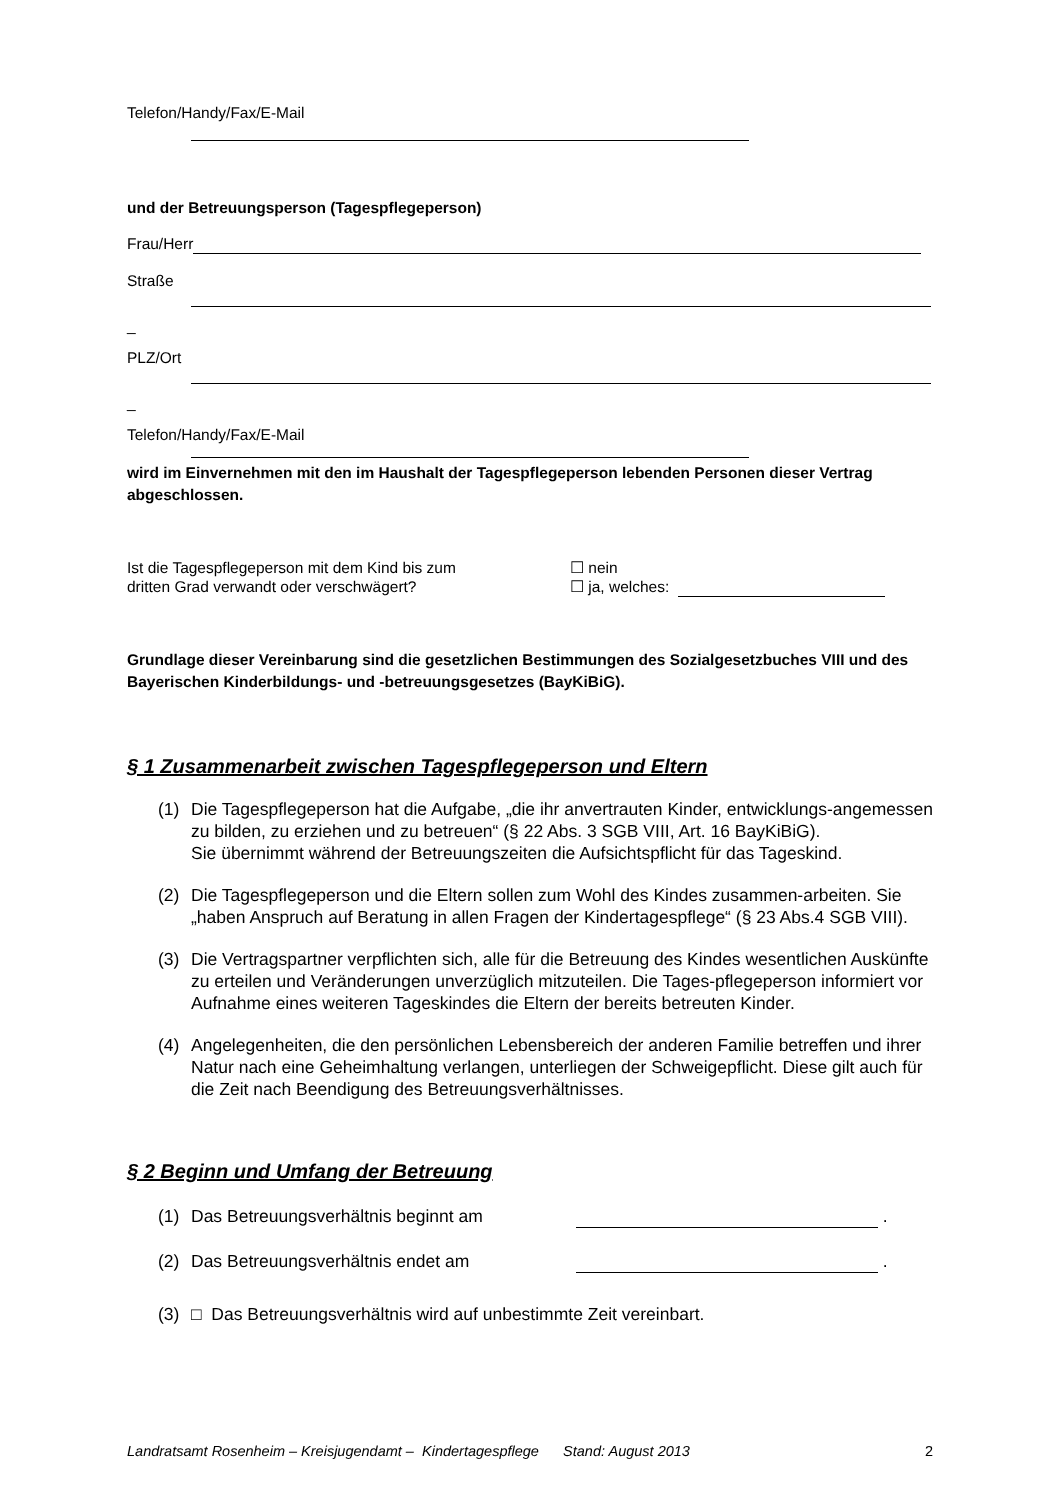Telefon/Handy/Fax/E-Mail
und der Betreuungsperson (Tagespflegeperson)
Frau/Herr
Straße
_
PLZ/Ort
_
Telefon/Handy/Fax/E-Mail
wird im Einvernehmen mit den im Haushalt der Tagespflegeperson lebenden Personen dieser Vertrag abgeschlossen.
Ist die Tagespflegeperson mit dem Kind bis zum
dritten Grad verwandt oder verschwägert?
☐ nein
☐ ja, welches:
Grundlage dieser Vereinbarung sind die gesetzlichen Bestimmungen des Sozialgesetzbuches VIII und des Bayerischen Kinderbildungs- und -betreuungsgesetzes (BayKiBiG).
§ 1 Zusammenarbeit zwischen Tagespflegeperson und Eltern
(1) Die Tagespflegeperson hat die Aufgabe, „die ihr anvertrauten Kinder, entwicklungs-angemessen zu bilden, zu erziehen und zu betreuen“ (§ 22 Abs. 3 SGB VIII, Art. 16 BayKiBiG).
Sie übernimmt während der Betreuungszeiten die Aufsichtspflicht für das Tageskind.
(2) Die Tagespflegeperson und die Eltern sollen zum Wohl des Kindes zusammen-arbeiten. Sie „haben Anspruch auf Beratung in allen Fragen der Kindertagespflege“ (§ 23 Abs.4 SGB VIII).
(3) Die Vertragspartner verpflichten sich, alle für die Betreuung des Kindes wesentlichen Auskünfte zu erteilen und Veränderungen unverzüglich mitzuteilen. Die Tages-pflegeperson informiert vor Aufnahme eines weiteren Tageskindes die Eltern der bereits betreuten Kinder.
(4) Angelegenheiten, die den persönlichen Lebensbereich der anderen Familie betreffen und ihrer Natur nach eine Geheimhaltung verlangen, unterliegen der Schweigepflicht. Diese gilt auch für die Zeit nach Beendigung des Betreuungsverhältnisses.
§ 2 Beginn und Umfang der Betreuung
(1) Das Betreuungsverhältnis beginnt am
.
(2) Das Betreuungsverhältnis endet am
.
(3) □ Das Betreuungsverhältnis wird auf unbestimmte Zeit vereinbart.
Landratsamt Rosenheim – Kreisjugendamt – Kindertagespflege Stand: August 2013 2